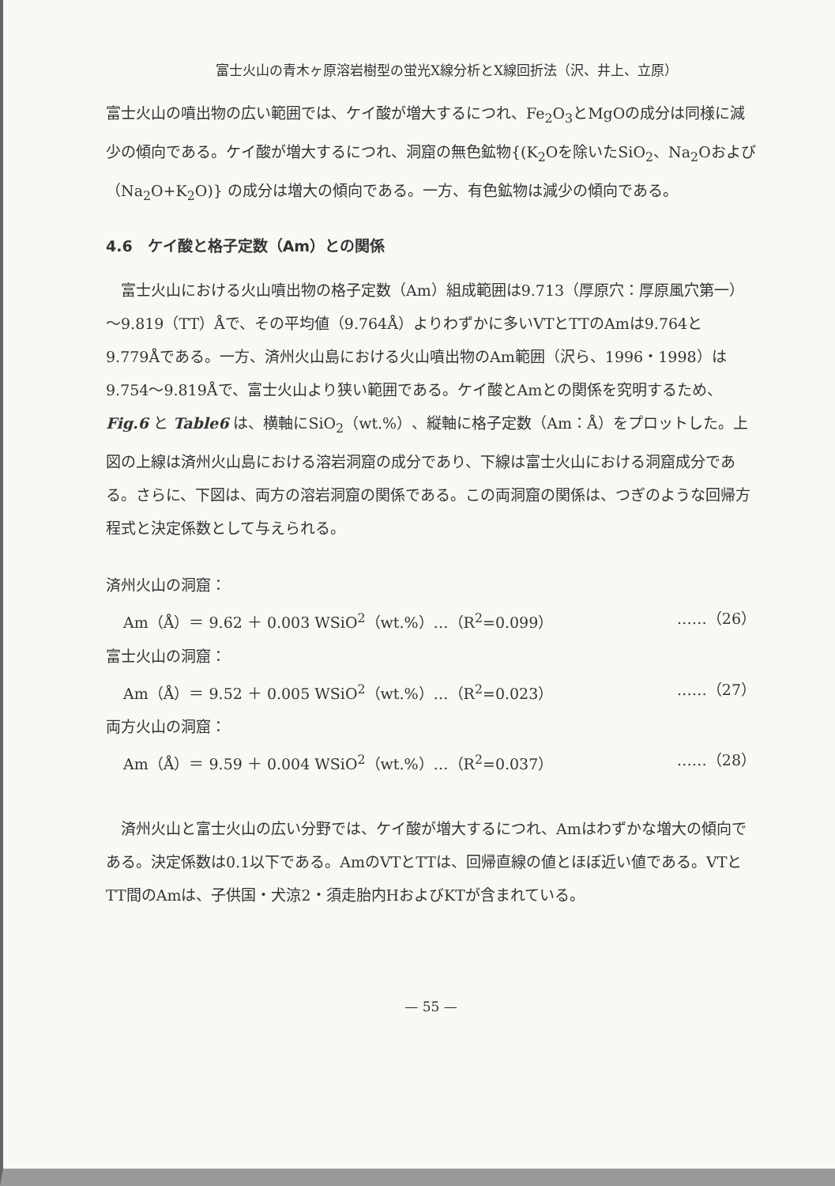富士火山の青木ヶ原溶岩樹型の蛍光X線分析とX線回折法（沢、井上、立原）
富士火山の噴出物の広い範囲では、ケイ酸が増大するにつれ、Fe<sub>2</sub>O<sub>3</sub>とMgOの成分は同様に減少の傾向である。ケイ酸が増大するにつれ、洞窟の無色鉱物{(K<sub>2</sub>Oを除いたSiO<sub>2</sub>、Na<sub>2</sub>Oおよび（Na<sub>2</sub>O+K<sub>2</sub>O)} の成分は増大の傾向である。一方、有色鉱物は減少の傾向である。
4.6　ケイ酸と格子定数（Am）との関係
　富士火山における火山噴出物の格子定数（Am）組成範囲は9.713（厚原穴：厚原風穴第一）～9.819（TT）Åで、その平均値（9.764Å）よりわずかに多いVTとTTのAmは9.764と9.779Åである。一方、済州火山島における火山噴出物のAm範囲（沢ら、1996・1998）は9.754～9.819Åで、富士火山より狭い範囲である。ケイ酸とAmとの関係を究明するため、Fig.6 と Table6 は、横軸にSiO<sub>2</sub>（wt.%）、縦軸に格子定数（Am：Å）をプロットした。上図の上線は済州火山島における溶岩洞窟の成分であり、下線は富士火山における洞窟成分である。さらに、下図は、両方の溶岩洞窟の関係である。この両洞窟の関係は、つぎのような回帰方程式と決定係数として与えられる。
済州火山の洞窟：
Am（Å）＝ 9.62 ＋ 0.003 WSiO<sup>2</sup>（wt.%）…（R<sup>2</sup>=0.099） ……（26）
富士火山の洞窟：
Am（Å）＝ 9.52 ＋ 0.005 WSiO<sup>2</sup>（wt.%）…（R<sup>2</sup>=0.023） ……（27）
両方火山の洞窟：
Am（Å）＝ 9.59 ＋ 0.004 WSiO<sup>2</sup>（wt.%）…（R<sup>2</sup>=0.037） ……（28）
　済州火山と富士火山の広い分野では、ケイ酸が増大するにつれ、Amはわずかな増大の傾向である。決定係数は0.1以下である。AmのVTとTTは、回帰直線の値とほぼ近い値である。VTとTT間のAmは、子供国・犬涼2・須走胎内HおよびKTが含まれている。
— 55 —